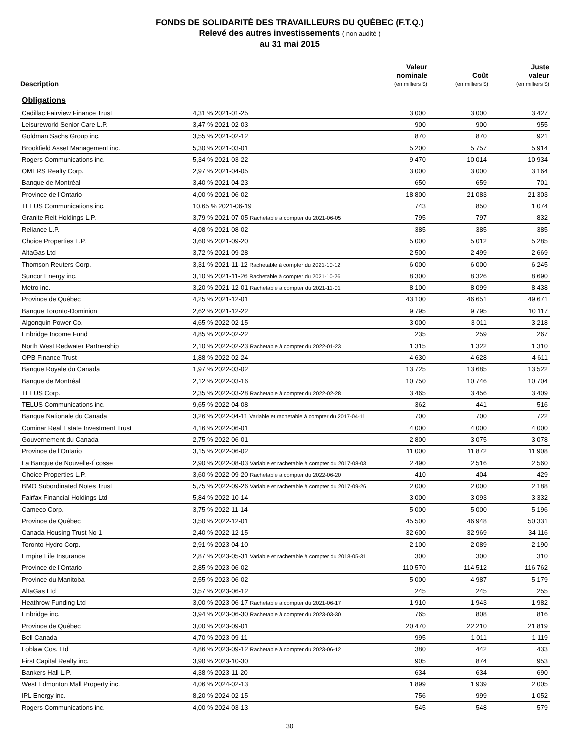FONDS DE SOLIDARITÉ DES TRAVAILLEURS DU QUÉBEC (F.T.Q.)
Relevé des autres investissements ( non audité )
au 31 mai 2015
| Description | | Valeur nominale (en milliers $) | Coût (en milliers $) | Juste valeur (en milliers $) |
| --- | --- | --- | --- | --- |
| Obligations | | | | |
| Cadillac Fairview Finance Trust | 4,31 % 2021-01-25 | 3 000 | 3 000 | 3 427 |
| Leisureworld Senior Care L.P. | 3,47 % 2021-02-03 | 900 | 900 | 955 |
| Goldman Sachs Group inc. | 3,55 % 2021-02-12 | 870 | 870 | 921 |
| Brookfield Asset Management inc. | 5,30 % 2021-03-01 | 5 200 | 5 757 | 5 914 |
| Rogers Communications inc. | 5,34 % 2021-03-22 | 9 470 | 10 014 | 10 934 |
| OMERS Realty Corp. | 2,97 % 2021-04-05 | 3 000 | 3 000 | 3 164 |
| Banque de Montréal | 3,40 % 2021-04-23 | 650 | 659 | 701 |
| Province de l'Ontario | 4,00 % 2021-06-02 | 18 800 | 21 083 | 21 303 |
| TELUS Communications inc. | 10,65 % 2021-06-19 | 743 | 850 | 1 074 |
| Granite Reit Holdings L.P. | 3,79 % 2021-07-05 Rachetable à compter du 2021-06-05 | 795 | 797 | 832 |
| Reliance L.P. | 4,08 % 2021-08-02 | 385 | 385 | 385 |
| Choice Properties L.P. | 3,60 % 2021-09-20 | 5 000 | 5 012 | 5 285 |
| AltaGas Ltd | 3,72 % 2021-09-28 | 2 500 | 2 499 | 2 669 |
| Thomson Reuters Corp. | 3,31 % 2021-11-12 Rachetable à compter du 2021-10-12 | 6 000 | 6 000 | 6 245 |
| Suncor Energy inc. | 3,10 % 2021-11-26 Rachetable à compter du 2021-10-26 | 8 300 | 8 326 | 8 690 |
| Metro inc. | 3,20 % 2021-12-01 Rachetable à compter du 2021-11-01 | 8 100 | 8 099 | 8 438 |
| Province de Québec | 4,25 % 2021-12-01 | 43 100 | 46 651 | 49 671 |
| Banque Toronto-Dominion | 2,62 % 2021-12-22 | 9 795 | 9 795 | 10 117 |
| Algonquin Power Co. | 4,65 % 2022-02-15 | 3 000 | 3 011 | 3 218 |
| Enbridge Income Fund | 4,85 % 2022-02-22 | 235 | 259 | 267 |
| North West Redwater Partnership | 2,10 % 2022-02-23 Rachetable à compter du 2022-01-23 | 1 315 | 1 322 | 1 310 |
| OPB Finance Trust | 1,88 % 2022-02-24 | 4 630 | 4 628 | 4 611 |
| Banque Royale du Canada | 1,97 % 2022-03-02 | 13 725 | 13 685 | 13 522 |
| Banque de Montréal | 2,12 % 2022-03-16 | 10 750 | 10 746 | 10 704 |
| TELUS Corp. | 2,35 % 2022-03-28 Rachetable à compter du 2022-02-28 | 3 465 | 3 456 | 3 409 |
| TELUS Communications inc. | 9,65 % 2022-04-08 | 362 | 441 | 516 |
| Banque Nationale du Canada | 3,26 % 2022-04-11 Variable et rachetable à compter du 2017-04-11 | 700 | 700 | 722 |
| Cominar Real Estate Investment Trust | 4,16 % 2022-06-01 | 4 000 | 4 000 | 4 000 |
| Gouvernement du Canada | 2,75 % 2022-06-01 | 2 800 | 3 075 | 3 078 |
| Province de l'Ontario | 3,15 % 2022-06-02 | 11 000 | 11 872 | 11 908 |
| La Banque de Nouvelle-Écosse | 2,90 % 2022-08-03 Variable et rachetable à compter du 2017-08-03 | 2 490 | 2 516 | 2 560 |
| Choice Properties L.P. | 3,60 % 2022-09-20 Rachetable à compter du 2022-06-20 | 410 | 404 | 429 |
| BMO Subordinated Notes Trust | 5,75 % 2022-09-26 Variable et rachetable à compter du 2017-09-26 | 2 000 | 2 000 | 2 188 |
| Fairfax Financial Holdings Ltd | 5,84 % 2022-10-14 | 3 000 | 3 093 | 3 332 |
| Cameco Corp. | 3,75 % 2022-11-14 | 5 000 | 5 000 | 5 196 |
| Province de Québec | 3,50 % 2022-12-01 | 45 500 | 46 948 | 50 331 |
| Canada Housing Trust No 1 | 2,40 % 2022-12-15 | 32 600 | 32 969 | 34 116 |
| Toronto Hydro Corp. | 2,91 % 2023-04-10 | 2 100 | 2 089 | 2 190 |
| Empire Life Insurance | 2,87 % 2023-05-31 Variable et rachetable à compter du 2018-05-31 | 300 | 300 | 310 |
| Province de l'Ontario | 2,85 % 2023-06-02 | 110 570 | 114 512 | 116 762 |
| Province du Manitoba | 2,55 % 2023-06-02 | 5 000 | 4 987 | 5 179 |
| AltaGas Ltd | 3,57 % 2023-06-12 | 245 | 245 | 255 |
| Heathrow Funding Ltd | 3,00 % 2023-06-17 Rachetable à compter du 2021-06-17 | 1 910 | 1 943 | 1 982 |
| Enbridge inc. | 3,94 % 2023-06-30 Rachetable à compter du 2023-03-30 | 765 | 808 | 816 |
| Province de Québec | 3,00 % 2023-09-01 | 20 470 | 22 210 | 21 819 |
| Bell Canada | 4,70 % 2023-09-11 | 995 | 1 011 | 1 119 |
| Loblaw Cos. Ltd | 4,86 % 2023-09-12 Rachetable à compter du 2023-06-12 | 380 | 442 | 433 |
| First Capital Realty inc. | 3,90 % 2023-10-30 | 905 | 874 | 953 |
| Bankers Hall L.P. | 4,38 % 2023-11-20 | 634 | 634 | 690 |
| West Edmonton Mall Property inc. | 4,06 % 2024-02-13 | 1 899 | 1 939 | 2 005 |
| IPL Energy inc. | 8,20 % 2024-02-15 | 756 | 999 | 1 052 |
| Rogers Communications inc. | 4,00 % 2024-03-13 | 545 | 548 | 579 |
30